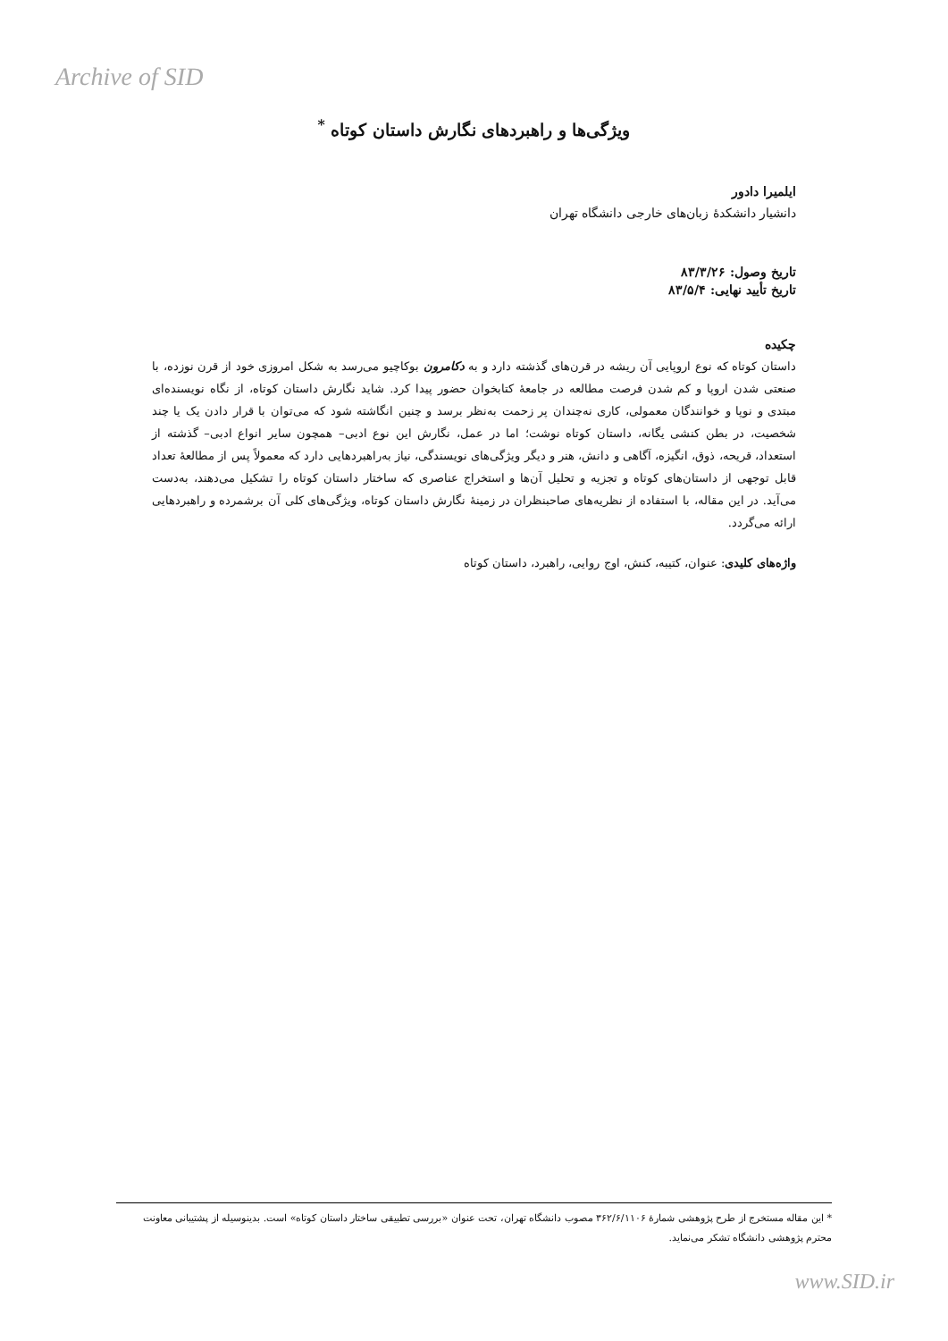Archive of SID
ویژگی‌ها و راهبردهای نگارش داستان کوتاه <sup>*</sup>
ایلمیرا دادور
دانشیار دانشکدهٔ زبان‌های خارجی دانشگاه تهران
تاریخ وصول: ۸۳/۳/۲۶
تاریخ تأیید نهایی: ۸۳/۵/۴
چکیده
داستان کوتاه که نوع اروپایی آن ریشه در قرن‌های گذشته دارد و به دکامرون بوکاچیو می‌رسد به شکل امروزی خود از قرن نوزده، با صنعتی شدن اروپا و کم شدن فرصت مطالعه در جامعهٔ کتابخوان حضور پیدا کرد. شاید نگارش داستان کوتاه، از نگاه نویسنده‌ای مبتدی و نوپا و خوانندگان معمولی، کاری نه‌چندان پر زحمت به‌نظر برسد و چنین انگاشته شود که می‌توان با قرار دادن یک یا چند شخصیت، در بطن کنشی یگانه، داستان کوتاه نوشت؛ اما در عمل، نگارش این نوع ادبی– همچون سایر انواع ادبی– گذشته از استعداد، قریحه، ذوق، انگیزه، آگاهی و دانش، هنر و دیگر ویژگی‌های نویسندگی، نیاز به‌راهبردهایی دارد که معمولاً پس از مطالعهٔ تعداد قابل توجهی از داستان‌های کوتاه و تجزیه و تحلیل آن‌ها و استخراج عناصری که ساختار داستان کوتاه را تشکیل می‌دهند، به‌دست می‌آید. در این مقاله، با استفاده از نظریه‌های صاحبنظران در زمینهٔ نگارش داستان کوتاه، ویژگی‌های کلی آن برشمرده و راهبردهایی ارائه می‌گردد.
واژه‌های کلیدی: عنوان، کتیبه، کنش، اوج روایی، راهبرد، داستان کوتاه
* این مقاله مستخرج از طرح پژوهشی شمارهٔ ۳۶۲/۶/۱۱۰۶ مصوب دانشگاه تهران، تحت عنوان «بررسی تطبیقی ساختار داستان کوتاه» است. بدینوسیله از پشتیبانی معاونت محترم پژوهشی دانشگاه تشکر می‌نماید.
www.SID.ir